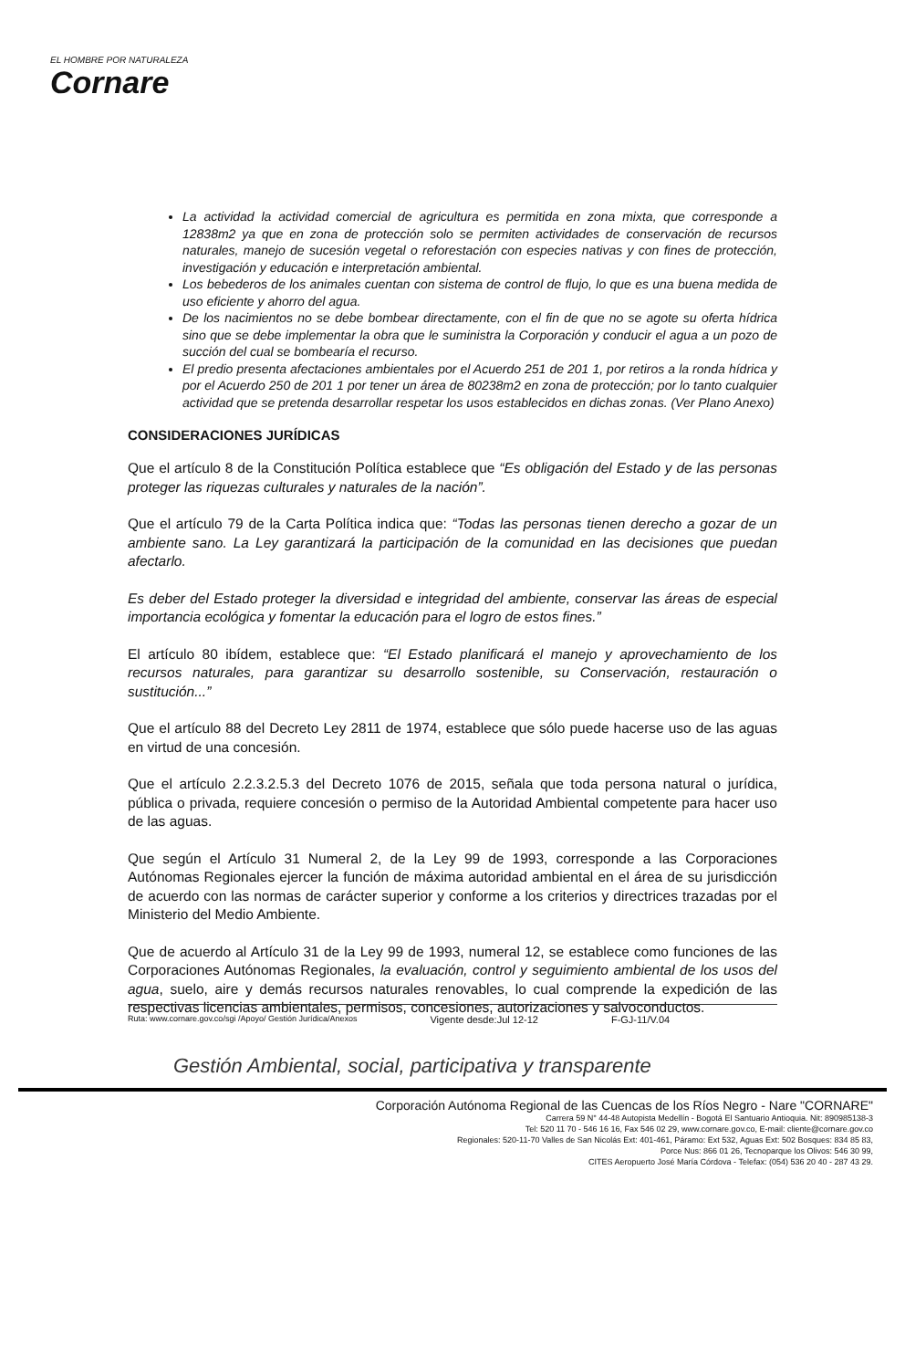EL HOMBRE POR NATURALEZA
Cornare
La actividad la actividad comercial de agricultura es permitida en zona mixta, que corresponde a 12838m2 ya que en zona de protección solo se permiten actividades de conservación de recursos naturales, manejo de sucesión vegetal o reforestación con especies nativas y con fines de protección, investigación y educación e interpretación ambiental.
Los bebederos de los animales cuentan con sistema de control de flujo, lo que es una buena medida de uso eficiente y ahorro del agua.
De los nacimientos no se debe bombear directamente, con el fin de que no se agote su oferta hídrica sino que se debe implementar la obra que le suministra la Corporación y conducir el agua a un pozo de succión del cual se bombearía el recurso.
El predio presenta afectaciones ambientales por el Acuerdo 251 de 201 1, por retiros a la ronda hídrica y por el Acuerdo 250 de 201 1 por tener un área de 80238m2 en zona de protección; por lo tanto cualquier actividad que se pretenda desarrollar respetar los usos establecidos en dichas zonas. (Ver Plano Anexo)
CONSIDERACIONES JURÍDICAS
Que el artículo 8 de la Constitución Política establece que “Es obligación del Estado y de las personas proteger las riquezas culturales y naturales de la nación”.
Que el artículo 79 de la Carta Política indica que: “Todas las personas tienen derecho a gozar de un ambiente sano. La Ley garantizará la participación de la comunidad en las decisiones que puedan afectarlo.
Es deber del Estado proteger la diversidad e integridad del ambiente, conservar las áreas de especial importancia ecológica y fomentar la educación para el logro de estos fines.”
El artículo 80 ibídem, establece que: “El Estado planificará el manejo y aprovechamiento de los recursos naturales, para garantizar su desarrollo sostenible, su Conservación, restauración o sustitución...”
Que el artículo 88 del Decreto Ley 2811 de 1974, establece que sólo puede hacerse uso de las aguas en virtud de una concesión.
Que el artículo 2.2.3.2.5.3 del Decreto 1076 de 2015, señala que toda persona natural o jurídica, pública o privada, requiere concesión o permiso de la Autoridad Ambiental competente para hacer uso de las aguas.
Que según el Artículo 31 Numeral 2, de la Ley 99 de 1993, corresponde a las Corporaciones Autónomas Regionales ejercer la función de máxima autoridad ambiental en el área de su jurisdicción de acuerdo con las normas de carácter superior y conforme a los criterios y directrices trazadas por el Ministerio del Medio Ambiente.
Que de acuerdo al Artículo 31 de la Ley 99 de 1993, numeral 12, se establece como funciones de las Corporaciones Autónomas Regionales, la evaluación, control y seguimiento ambiental de los usos del agua, suelo, aire y demás recursos naturales renovables, lo cual comprende la expedición de las respectivas licencias ambientales, permisos, concesiones, autorizaciones y salvoconductos.
Ruta: www.cornare.gov.co/sgi /Apoyo/ Gestión Jurídica/Anexos Vigente desde:Jul 12-12 F-GJ-11/V.04
Gestión Ambiental, social, participativa y transparente
Corporación Autónoma Regional de las Cuencas de los Ríos Negro - Nare "CORNARE"
Carrera 59 N° 44-48 Autopista Medellín - Bogotá El Santuario Antioquia. Nit: 890985138-3
Tel: 520 11 70 - 546 16 16, Fax 546 02 29, www.cornare.gov.co, E-mail: cliente@cornare.gov.co
Regionales: 520-11-70 Valles de San Nicolás Ext: 401-461, Páramo: Ext 532, Aguas Ext: 502 Bosques: 834 85 83,
Porce Nus: 866 01 26, Tecnoparque los Olivos: 546 30 99,
CITES Aeropuerto José María Córdova - Telefax: (054) 536 20 40 - 287 43 29.